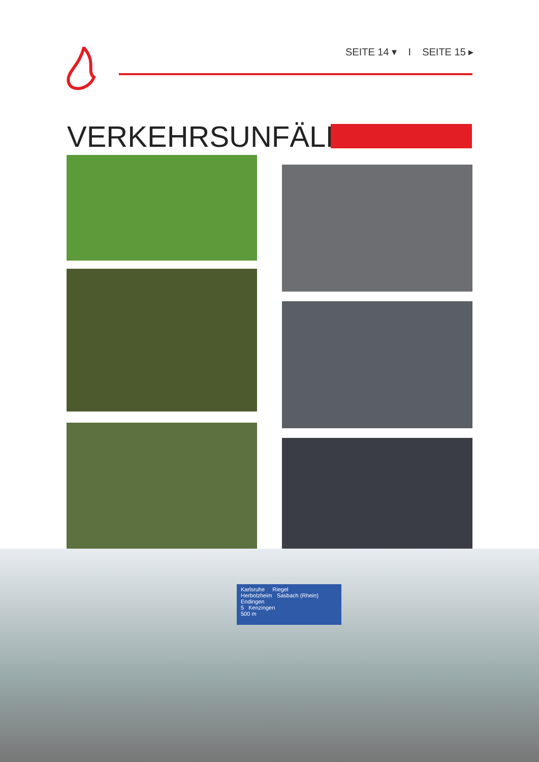SEITE 14 ▾ I SEITE 15 ▸
VERKEHRSUNFÄLLE
Karlsruhe Riegel
Herbolzheim Sasbach (Rhein)
Endingen
5 Kenzingen
500 m